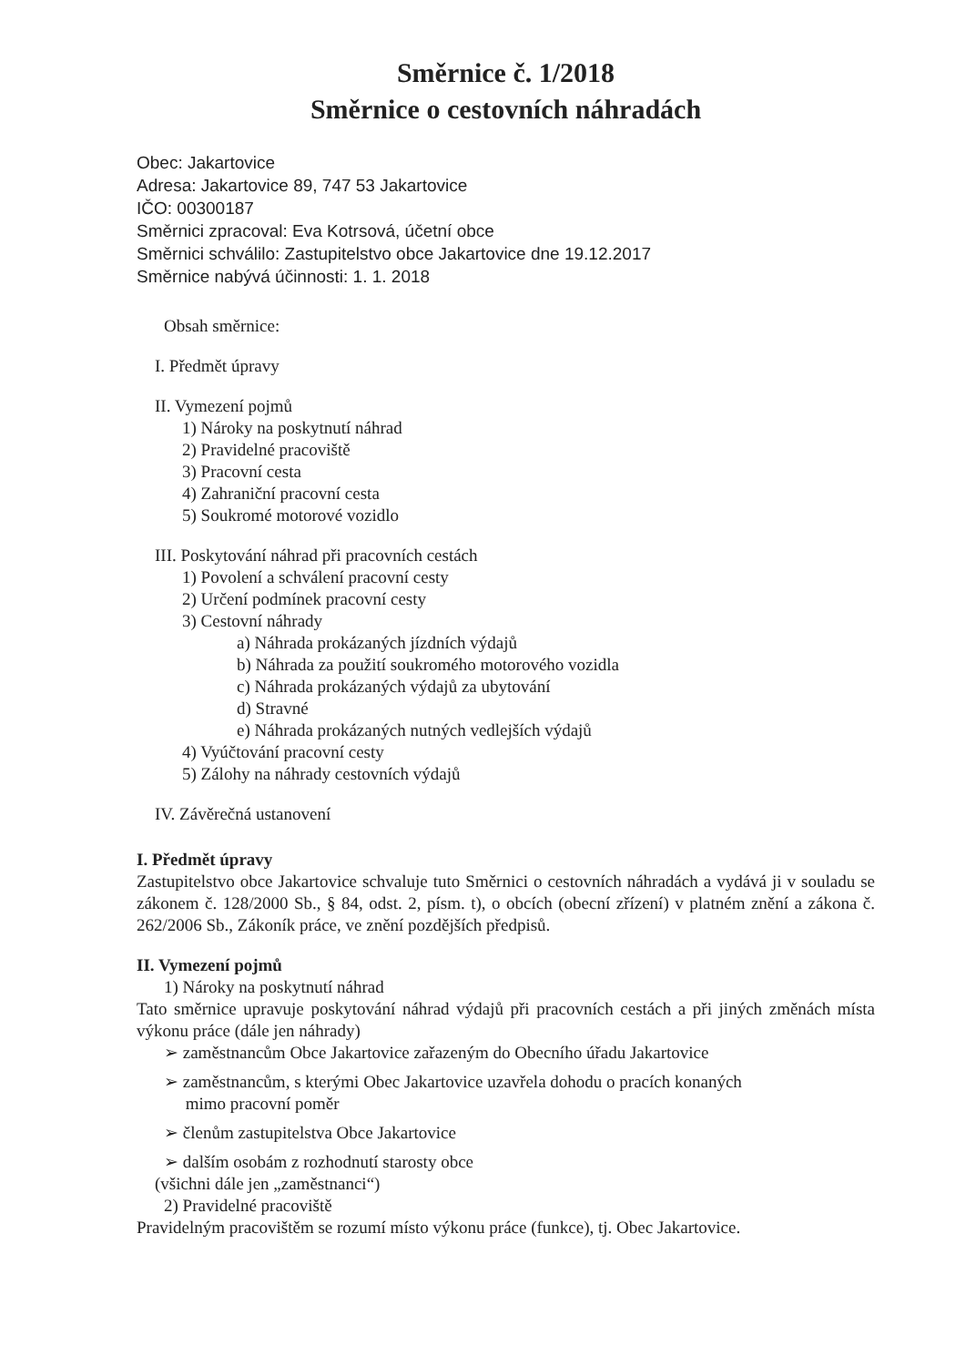Směrnice č. 1/2018
Směrnice o cestovních náhradách
Obec: Jakartovice
Adresa: Jakartovice 89, 747 53 Jakartovice
IČO: 00300187
Směrnici zpracoval: Eva Kotrsová, účetní obce
Směrnici schválilo: Zastupitelstvo obce Jakartovice dne 19.12.2017
Směrnice nabývá účinnosti: 1. 1. 2018
Obsah směrnice:
I. Předmět úpravy
II. Vymezení pojmů
1) Nároky na poskytnutí náhrad
2) Pravidelné pracoviště
3) Pracovní cesta
4) Zahraniční pracovní cesta
5) Soukromé motorové vozidlo
III. Poskytování náhrad při pracovních cestách
1) Povolení a schválení pracovní cesty
2) Určení podmínek pracovní cesty
3) Cestovní náhrady
a) Náhrada prokázaných jízdních výdajů
b) Náhrada za použití soukromého motorového vozidla
c) Náhrada prokázaných výdajů za ubytování
d) Stravné
e) Náhrada prokázaných nutných vedlejších výdajů
4) Vyúčtování pracovní cesty
5) Zálohy na náhrady cestovních výdajů
IV. Závěrečná ustanovení
I. Předmět úpravy
Zastupitelstvo obce Jakartovice schvaluje tuto Směrnici o cestovních náhradách a vydává ji v souladu se zákonem č. 128/2000 Sb., § 84, odst. 2, písm. t), o obcích (obecní zřízení) v platném znění a zákona č. 262/2006 Sb., Zákoník práce, ve znění pozdějších předpisů.
II. Vymezení pojmů
1) Nároky na poskytnutí náhrad
Tato směrnice upravuje poskytování náhrad výdajů při pracovních cestách a při jiných změnách místa výkonu práce (dále jen náhrady)
➢ zaměstnancům Obce Jakartovice zařazeným do Obecního úřadu Jakartovice
➢ zaměstnancům, s kterými Obec Jakartovice uzavřela dohodu o pracích konaných
mimo pracovní poměr
➢ členům zastupitelstva Obce Jakartovice
➢ dalším osobám z rozhodnutí starosty obce
(všichni dále jen „zaměstnanci“)
2) Pravidelné pracoviště
Pravidelným pracovištěm se rozumí místo výkonu práce (funkce), tj. Obec Jakartovice.